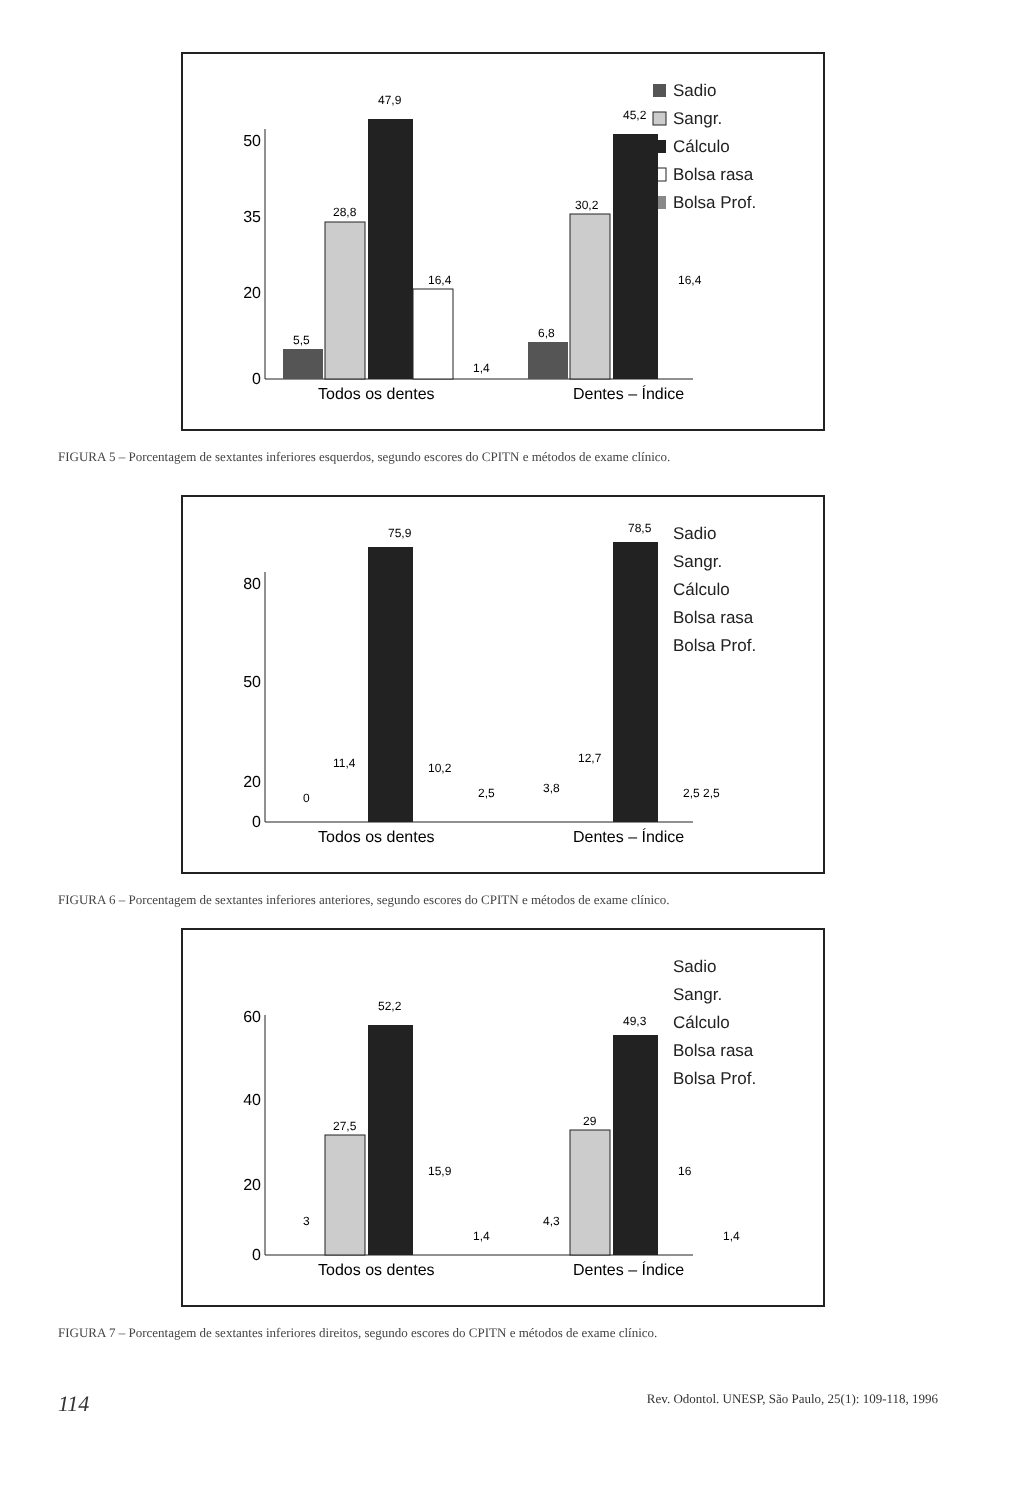Sadio
Sangr.
Cálculo
Bolsa rasa
Bolsa Prof.
50
35
20
0
5,5
28,8
47,9
16,4
1,4
6,8
30,2
45,2
16,4
Todos os dentes
Dentes – Índice
FIGURA 5 – Porcentagem de sextantes inferiores esquerdos, segundo escores do CPITN e métodos de exame clínico.
Sadio
Sangr.
Cálculo
Bolsa rasa
Bolsa Prof.
80
50
20
0
0
11,4
75,9
10,2
2,5
3,8
12,7
78,5
2,5 2,5
Todos os dentes
Dentes – Índice
FIGURA 6 – Porcentagem de sextantes inferiores anteriores, segundo escores do CPITN e métodos de exame clínico.
Sadio
Sangr.
Cálculo
Bolsa rasa
Bolsa Prof.
60
40
20
0
3
27,5
52,2
15,9
1,4
4,3
29
49,3
16
1,4
Todos os dentes
Dentes – Índice
FIGURA 7 – Porcentagem de sextantes inferiores direitos, segundo escores do CPITN e métodos de exame clínico.
114 Rev. Odontol. UNESP, São Paulo, 25(1): 109-118, 1996